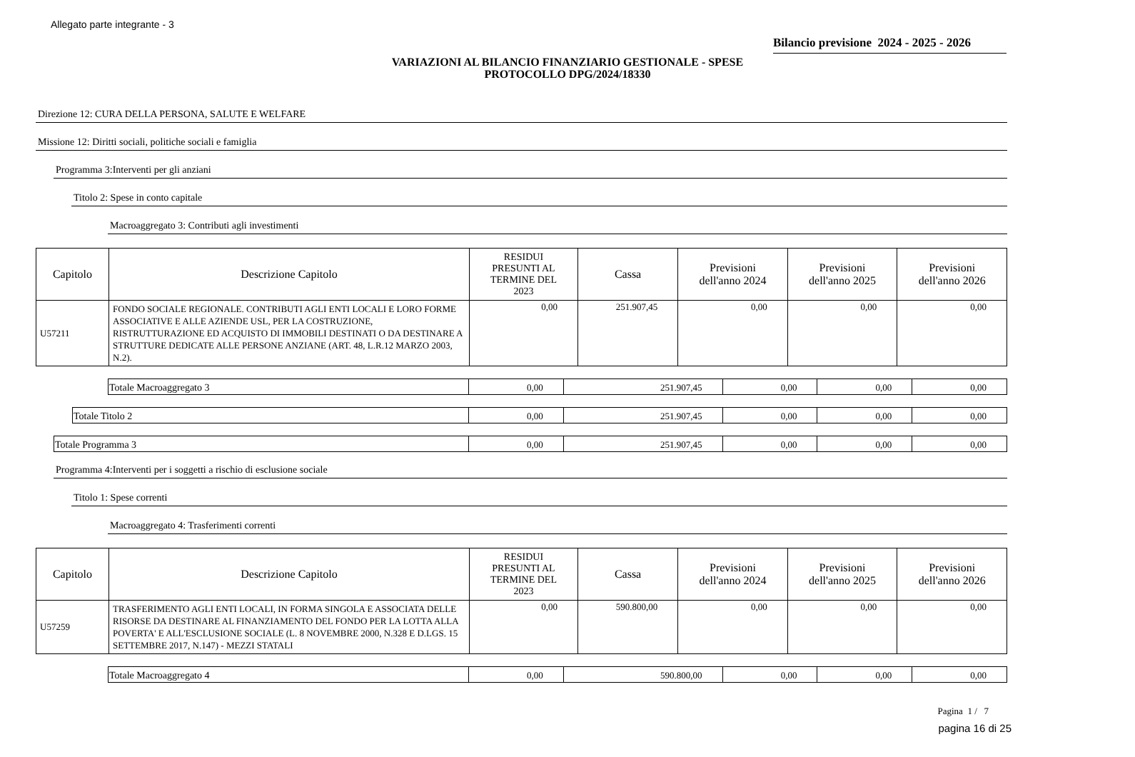Allegato parte integrante - 3
Bilancio previsione 2024 - 2025 - 2026
VARIAZIONI AL BILANCIO FINANZIARIO GESTIONALE - SPESE
PROTOCOLLO DPG/2024/18330
Direzione 12: CURA DELLA PERSONA, SALUTE E WELFARE
Missione 12: Diritti sociali, politiche sociali e famiglia
Programma 3:Interventi per gli anziani
Titolo 2: Spese in conto capitale
Macroaggregato 3: Contributi agli investimenti
| Capitolo | Descrizione Capitolo | RESIDUI PRESUNTI AL TERMINE DEL 2023 | Cassa | Previsioni dell'anno 2024 | Previsioni dell'anno 2025 | Previsioni dell'anno 2026 |
| --- | --- | --- | --- | --- | --- | --- |
| U57211 | FONDO SOCIALE REGIONALE. CONTRIBUTI AGLI ENTI LOCALI E LORO FORME ASSOCIATIVE E ALLE AZIENDE USL, PER LA COSTRUZIONE, RISTRUTTURAZIONE ED ACQUISTO DI IMMOBILI DESTINATI O DA DESTINARE A STRUTTURE DEDICATE ALLE PERSONE ANZIANE (ART. 48, L.R.12 MARZO 2003, N.2). | 0,00 | 251.907,45 | 0,00 | 0,00 | 0,00 |
| Totale Macroaggregato 3 | 0,00 | 251.907,45 | 0,00 | 0,00 | 0,00 |
| Totale Titolo 2 | 0,00 | 251.907,45 | 0,00 | 0,00 | 0,00 |
| Totale Programma 3 | 0,00 | 251.907,45 | 0,00 | 0,00 | 0,00 |
Programma 4:Interventi per i soggetti a rischio di esclusione sociale
Titolo 1: Spese correnti
Macroaggregato 4: Trasferimenti correnti
| Capitolo | Descrizione Capitolo | RESIDUI PRESUNTI AL TERMINE DEL 2023 | Cassa | Previsioni dell'anno 2024 | Previsioni dell'anno 2025 | Previsioni dell'anno 2026 |
| --- | --- | --- | --- | --- | --- | --- |
| U57259 | TRASFERIMENTO AGLI ENTI LOCALI, IN FORMA SINGOLA E ASSOCIATA DELLE RISORSE DA DESTINARE AL FINANZIAMENTO DEL FONDO PER LA LOTTA ALLA POVERTA' E ALL'ESCLUSIONE SOCIALE (L. 8 NOVEMBRE 2000, N.328 E D.LGS. 15 SETTEMBRE 2017, N.147) - MEZZI STATALI | 0,00 | 590.800,00 | 0,00 | 0,00 | 0,00 |
| Totale Macroaggregato 4 | 0,00 | 590.800,00 | 0,00 | 0,00 | 0,00 |
Pagina 1 / 7
pagina 16 di 25